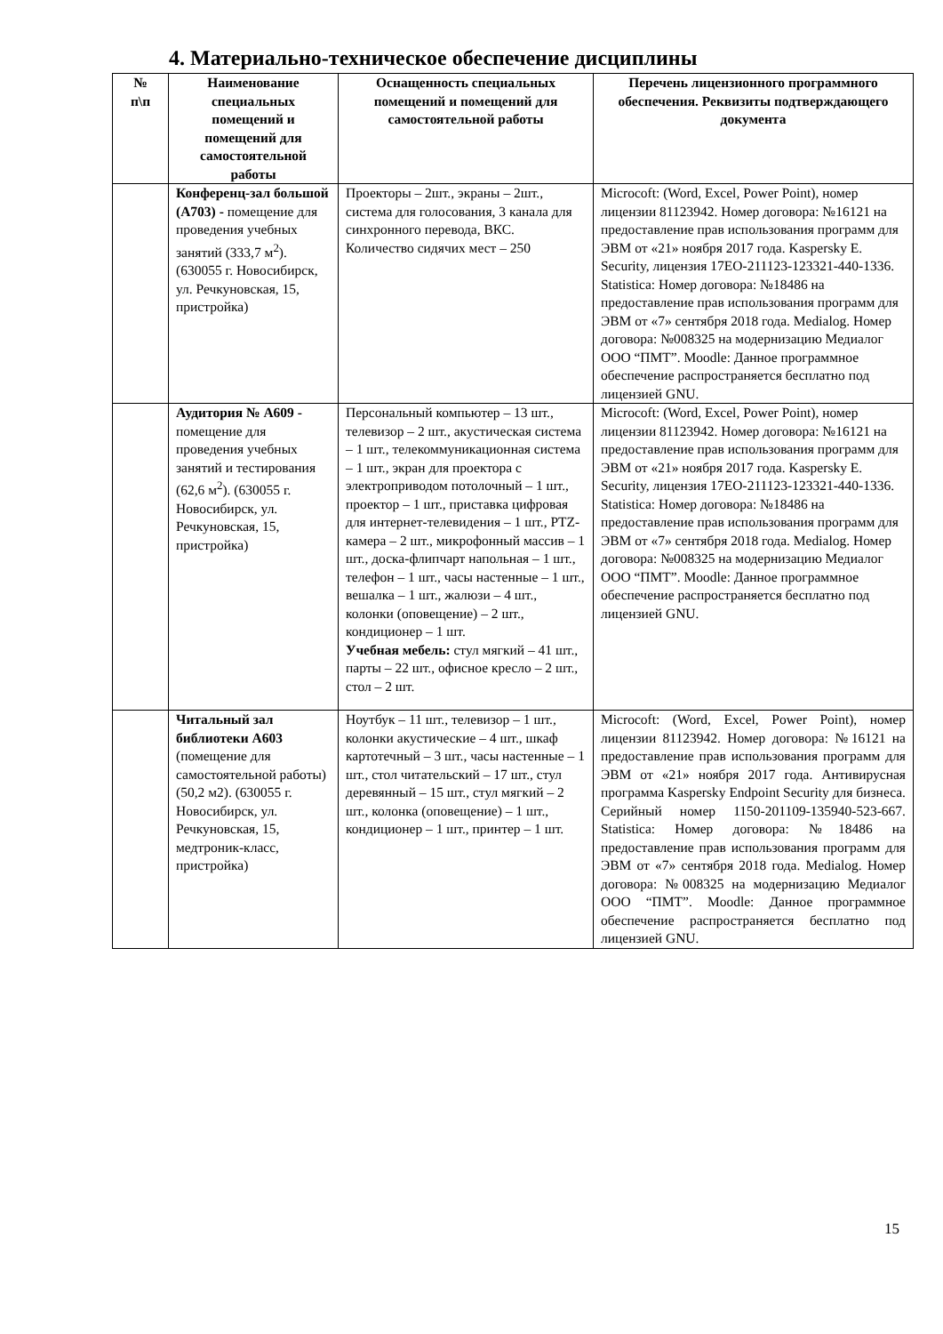4. Материально-техническое обеспечение дисциплины
| № п\п | Наименование специальных помещений и помещений для самостоятельной работы | Оснащенность специальных помещений и помещений для самостоятельной работы | Перечень лицензионного программного обеспечения. Реквизиты подтверждающего документа |
| --- | --- | --- | --- |
| | Конференц-зал большой (А703) - помещение для проведения учебных занятий (333,7 м<sup>2</sup>). (630055 г. Новосибирск, ул. Речкуновская, 15, пристройка) | Проекторы – 2шт., экраны – 2шт., система для голосования, 3 канала для синхронного перевода, ВКС. Количество сидячих мест – 250 | Microcoft: (Word, Excel, Power Point), номер лицензии 81123942. Номер договора: №16121 на предоставление прав использования программ для ЭВМ от «21» ноября 2017 года. Kaspersky E. Security, лицензия 17EO-211123-123321-440-1336. Statistica: Номер договора: №18486 на предоставление прав использования программ для ЭВМ от «7» сентября 2018 года. Medialog. Номер договора: №008325 на модернизацию Медиалог ООО “ПМТ”. Moodle: Данное программное обеспечение распространяется бесплатно под лицензией GNU. |
| | Аудитория № А609 - помещение для проведения учебных занятий и тестирования (62,6 м<sup>2</sup>). (630055 г. Новосибирск, ул. Речкуновская, 15, пристройка) | Персональный компьютер – 13 шт., телевизор – 2 шт., акустическая система – 1 шт., телекоммуникационная система – 1 шт., экран для проектора с электроприводом потолочный – 1 шт., проектор – 1 шт., приставка цифровая для интернет-телевидения – 1 шт., PTZ-камера – 2 шт., микрофонный массив – 1 шт., доска-флипчарт напольная – 1 шт., телефон – 1 шт., часы настенные – 1 шт., вешалка – 1 шт., жалюзи – 4 шт., колонки (оповещение) – 2 шт., кондиционер – 1 шт. Учебная мебель: стул мягкий – 41 шт., парты – 22 шт., офисное кресло – 2 шт., стол – 2 шт. | Microcoft: (Word, Excel, Power Point), номер лицензии 81123942. Номер договора: №16121 на предоставление прав использования программ для ЭВМ от «21» ноября 2017 года. Kaspersky E. Security, лицензия 17EO-211123-123321-440-1336. Statistica: Номер договора: №18486 на предоставление прав использования программ для ЭВМ от «7» сентября 2018 года. Medialog. Номер договора: №008325 на модернизацию Медиалог ООО “ПМТ”. Moodle: Данное программное обеспечение распространяется бесплатно под лицензией GNU. |
| | Читальный зал библиотеки А603 (помещение для самостоятельной работы) (50,2 м2). (630055 г. Новосибирск, ул. Речкуновская, 15, медтроник-класс, пристройка) | Ноутбук – 11 шт., телевизор – 1 шт., колонки акустические – 4 шт., шкаф картотечный – 3 шт., часы настенные – 1 шт., стол читательский – 17 шт., стул деревянный – 15 шт., стул мягкий – 2 шт., колонка (оповещение) – 1 шт., кондиционер – 1 шт., принтер – 1 шт. | Microcoft: (Word, Excel, Power Point), номер лицензии 81123942. Номер договора: №16121 на предоставление прав использования программ для ЭВМ от «21» ноября 2017 года. Антивирусная программа Kaspersky Endpoint Security для бизнеса. Серийный номер 1150-201109-135940-523-667. Statistica: Номер договора: №18486 на предоставление прав использования программ для ЭВМ от «7» сентября 2018 года. Medialog. Номер договора: №008325 на модернизацию Медиалог ООО “ПМТ”. Moodle: Данное программное обеспечение распространяется бесплатно под лицензией GNU. |
15